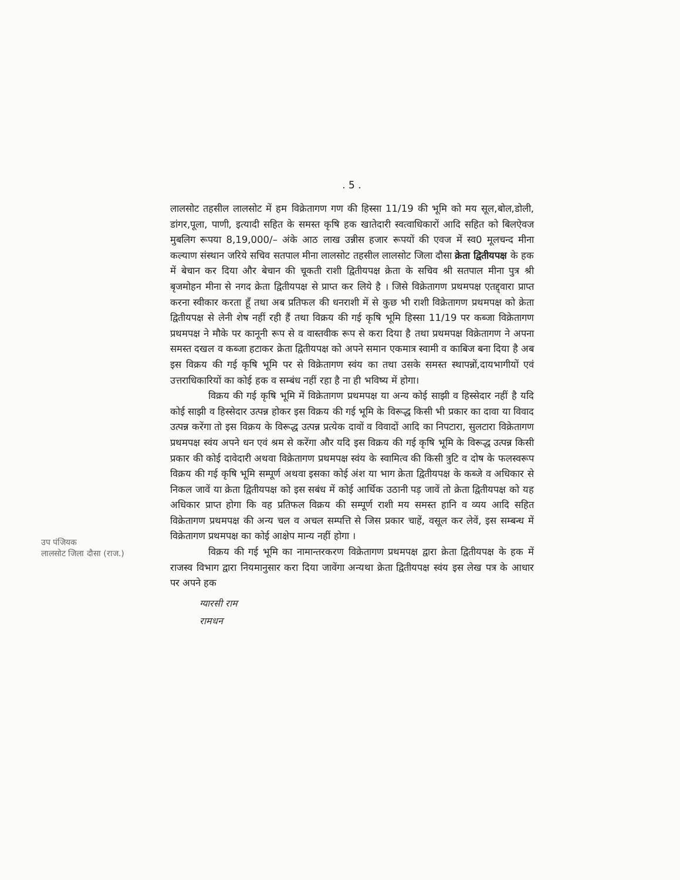. 5 .
लालसोट तहसील लालसोट में हम विक्रेतागण गण की हिस्सा 11/19 की भूमि को मय सूल,बोल,डोली, डांगर,पूला, पाणी, इत्यादी सहित के समस्त कृषि हक खातेदारी स्वत्वाधिकारों आदि सहित को बिलऐवज मुबलिग रूपया 8,19,000/– अंके आठ लाख उन्नीस हजार रूपयों की एवज में स्व0 मूलचन्द मीना कल्याण संस्थान जरिये सचिव सतपाल मीना लालसोट तहसील लालसोट जिला दौसा क्रेता द्वितीयपक्ष के हक में बेचान कर दिया और बेचान की चूकती राशी द्वितीयपक्ष क्रेता के सचिव श्री सतपाल मीना पुत्र श्री बृजमोहन मीना से नगद क्रेता द्वितीयपक्ष से प्राप्त कर लिये है । जिसे विक्रेतागण प्रथमपक्ष एतद्द्वारा प्राप्त करना स्वीकार करता हूँ तथा अब प्रतिफल की धनराशी में से कुछ भी राशी विक्रेतागण प्रथमपक्ष को क्रेता द्वितीयपक्ष से लेनी शेष नहीं रही हैं तथा विक्रय की गई कृषि भूमि हिस्सा 11/19 पर कब्जा विक्रेतागण प्रथमपक्ष ने मौके पर कानूनी रूप से व वास्तवीक रूप से करा दिया है तथा प्रथमपक्ष विक्रेतागण ने अपना समस्त दखल व कब्जा हटाकर क्रेता द्वितीयपक्ष को अपने समान एकमात्र स्वामी व काबिज बना दिया है अब इस विक्रय की गई कृषि भूमि पर से विक्रेतागण स्वंय का तथा उसके समस्त स्थापन्नों,दायभागीयों एवं उत्तराधिकारियों का कोई हक व सम्बंध नहीं रहा है ना ही भविष्य में होगा।
विक्रय की गई कृषि भूमि में विक्रेतागण प्रथमपक्ष या अन्य कोई साझी व हिस्सेदार नहीं है यदि कोई साझी व हिस्सेदार उत्पन्न होकर इस विक्रय की गई भूमि के विरूद्ध किसी भी प्रकार का दावा या विवाद उत्पन्न करेंगा तो इस विक्रय के विरूद्ध उत्पन्न प्रत्येक दावों व विवादों आदि का निपटारा, सुलटारा विक्रेतागण प्रथमपक्ष स्वंय अपने धन एवं श्रम से करेंगा और यदि इस विक्रय की गई कृषि भूमि के विरूद्ध उत्पन्न किसी प्रकार की कोई दावेदारी अथवा विक्रेतागण प्रथमपक्ष स्वंय के स्वामित्व की किसी त्रुटि व दोष के फलस्वरूप विक्रय की गई कृषि भूमि सम्पूर्ण अथवा इसका कोई अंश या भाग क्रेता द्वितीयपक्ष के कब्जे व अधिकार से निकल जावें या क्रेता द्वितीयपक्ष को इस सबंध में कोई आर्थिक उठानी पड़ जावें तो क्रेता द्वितीयपक्ष को यह अधिकार प्राप्त होगा कि वह प्रतिफल विक्रय की सम्पूर्ण राशी मय समस्त हानि व व्यय आदि सहित विक्रेतागण प्रथमपक्ष की अन्य चल व अचल सम्पत्ति से जिस प्रकार चाहें, वसूल कर लेवें, इस सम्बन्ध में विक्रेतागण प्रथमपक्ष का कोई आक्षेप मान्य नहीं होगा ।
विक्रय की गई भूमि का नामान्तरकरण विक्रेतागण प्रथमपक्ष द्वारा क्रेता द्वितीयपक्ष के हक में राजस्व विभाग द्वारा नियमानुसार करा दिया जावेंगा अन्यथा क्रेता द्वितीयपक्ष स्वंय इस लेख पत्र के आधार पर अपने हक
उप पंजियक
लालसोट जिला दौसा (राज.)
ग्यारसी राम
रामधन